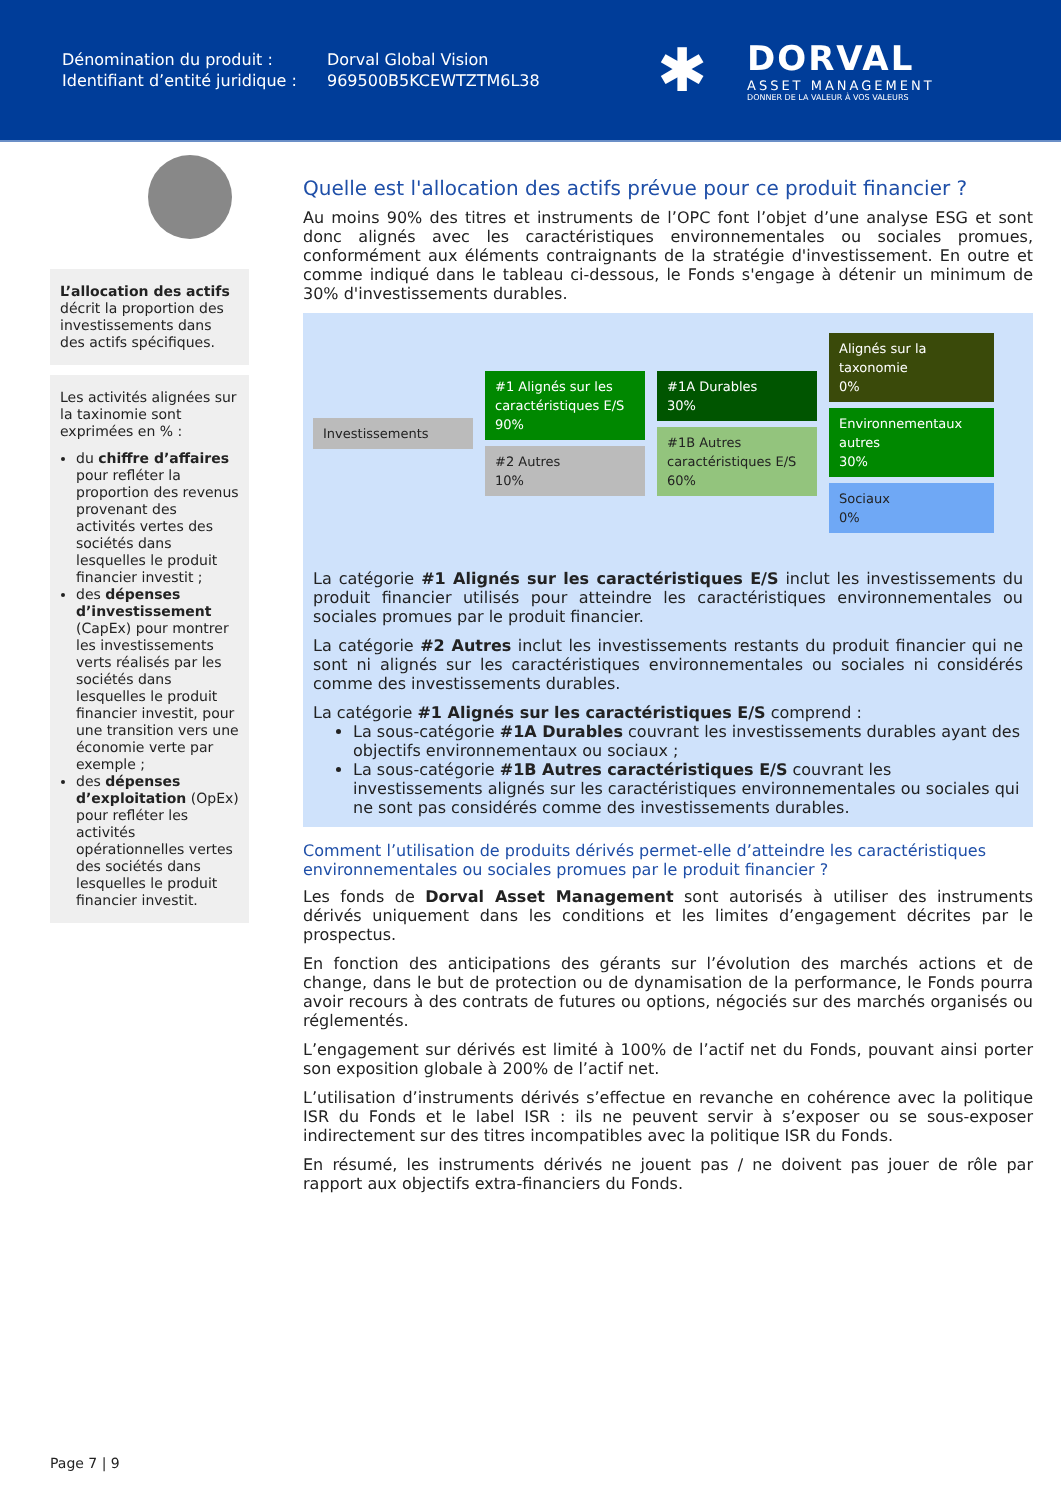Dénomination du produit :
Identifiant d’entité juridique :
Dorval Global Vision
969500B5KCEWTZTM6L38
✱
DORVAL
ASSET MANAGEMENT
DONNER DE LA VALEUR À VOS VALEURS
L’allocation des actifs décrit la proportion des investissements dans des actifs spécifiques.
Les activités alignées sur la taxinomie sont exprimées en % :
du chiffre d’affaires pour refléter la proportion des revenus provenant des activités vertes des sociétés dans lesquelles le produit financier investit ;
des dépenses d’investissement (CapEx) pour montrer les investissements verts réalisés par les sociétés dans lesquelles le produit financier investit, pour une transition vers une économie verte par exemple ;
des dépenses d’exploitation (OpEx) pour refléter les activités opérationnelles vertes des sociétés dans lesquelles le produit financier investit.
Quelle est l'allocation des actifs prévue pour ce produit financier ?
Au moins 90% des titres et instruments de l’OPC font l’objet d’une analyse ESG et sont donc alignés avec les caractéristiques environnementales ou sociales promues, conformément aux éléments contraignants de la stratégie d'investissement. En outre et comme indiqué dans le tableau ci-dessous, le Fonds s'engage à détenir un minimum de 30% d'investissements durables.
Investissements
#1 Alignés sur les caractéristiques E/S
90%
#2 Autres
10%
#1A Durables
30%
#1B Autres caractéristiques E/S
60%
Alignés sur la taxonomie
0%
Environnementaux autres
30%
Sociaux
0%
La catégorie #1 Alignés sur les caractéristiques E/S inclut les investissements du produit financier utilisés pour atteindre les caractéristiques environnementales ou sociales promues par le produit financier.
La catégorie #2 Autres inclut les investissements restants du produit financier qui ne sont ni alignés sur les caractéristiques environnementales ou sociales ni considérés comme des investissements durables.
La catégorie #1 Alignés sur les caractéristiques E/S comprend :
La sous-catégorie #1A Durables couvrant les investissements durables ayant des objectifs environnementaux ou sociaux ;
La sous-catégorie #1B Autres caractéristiques E/S couvrant les investissements alignés sur les caractéristiques environnementales ou sociales qui ne sont pas considérés comme des investissements durables.
Comment l’utilisation de produits dérivés permet-elle d’atteindre les caractéristiques environnementales ou sociales promues par le produit financier ?
Les fonds de Dorval Asset Management sont autorisés à utiliser des instruments dérivés uniquement dans les conditions et les limites d’engagement décrites par le prospectus.
En fonction des anticipations des gérants sur l’évolution des marchés actions et de change, dans le but de protection ou de dynamisation de la performance, le Fonds pourra avoir recours à des contrats de futures ou options, négociés sur des marchés organisés ou réglementés.
L’engagement sur dérivés est limité à 100% de l’actif net du Fonds, pouvant ainsi porter son exposition globale à 200% de l’actif net.
L’utilisation d’instruments dérivés s’effectue en revanche en cohérence avec la politique ISR du Fonds et le label ISR : ils ne peuvent servir à s’exposer ou se sous-exposer indirectement sur des titres incompatibles avec la politique ISR du Fonds.
En résumé, les instruments dérivés ne jouent pas / ne doivent pas jouer de rôle par rapport aux objectifs extra-financiers du Fonds.
Page 7 | 9